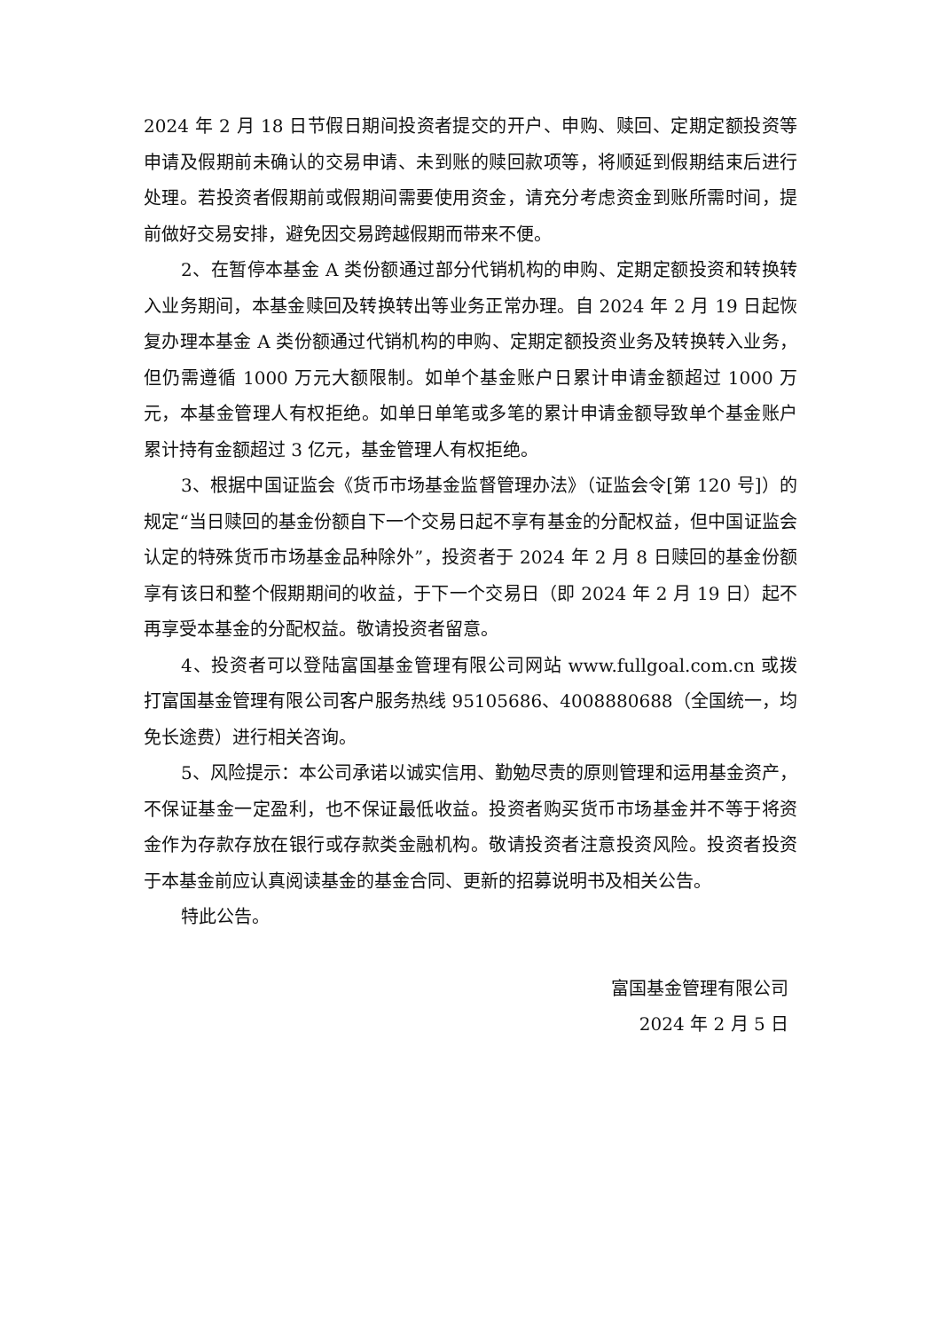2024 年 2 月 18 日节假日期间投资者提交的开户、申购、赎回、定期定额投资等申请及假期前未确认的交易申请、未到账的赎回款项等，将顺延到假期结束后进行处理。若投资者假期前或假期间需要使用资金，请充分考虑资金到账所需时间，提前做好交易安排，避免因交易跨越假期而带来不便。
2、在暂停本基金 A 类份额通过部分代销机构的申购、定期定额投资和转换转入业务期间，本基金赎回及转换转出等业务正常办理。自 2024 年 2 月 19 日起恢复办理本基金 A 类份额通过代销机构的申购、定期定额投资业务及转换转入业务，但仍需遵循 1000 万元大额限制。如单个基金账户日累计申请金额超过 1000 万元，本基金管理人有权拒绝。如单日单笔或多笔的累计申请金额导致单个基金账户累计持有金额超过 3 亿元，基金管理人有权拒绝。
3、根据中国证监会《货币市场基金监督管理办法》（证监会令[第 120 号]）的规定“当日赎回的基金份额自下一个交易日起不享有基金的分配权益，但中国证监会认定的特殊货币市场基金品种除外”，投资者于 2024 年 2 月 8 日赎回的基金份额享有该日和整个假期期间的收益，于下一个交易日（即 2024 年 2 月 19 日）起不再享受本基金的分配权益。敬请投资者留意。
4、投资者可以登陆富国基金管理有限公司网站 www.fullgoal.com.cn 或拨打富国基金管理有限公司客户服务热线 95105686、4008880688（全国统一，均免长途费）进行相关咨询。
5、风险提示：本公司承诺以诚实信用、勤勉尽责的原则管理和运用基金资产，不保证基金一定盈利，也不保证最低收益。投资者购买货币市场基金并不等于将资金作为存款存放在银行或存款类金融机构。敬请投资者注意投资风险。投资者投资于本基金前应认真阅读基金的基金合同、更新的招募说明书及相关公告。
特此公告。
富国基金管理有限公司
2024 年 2 月 5 日